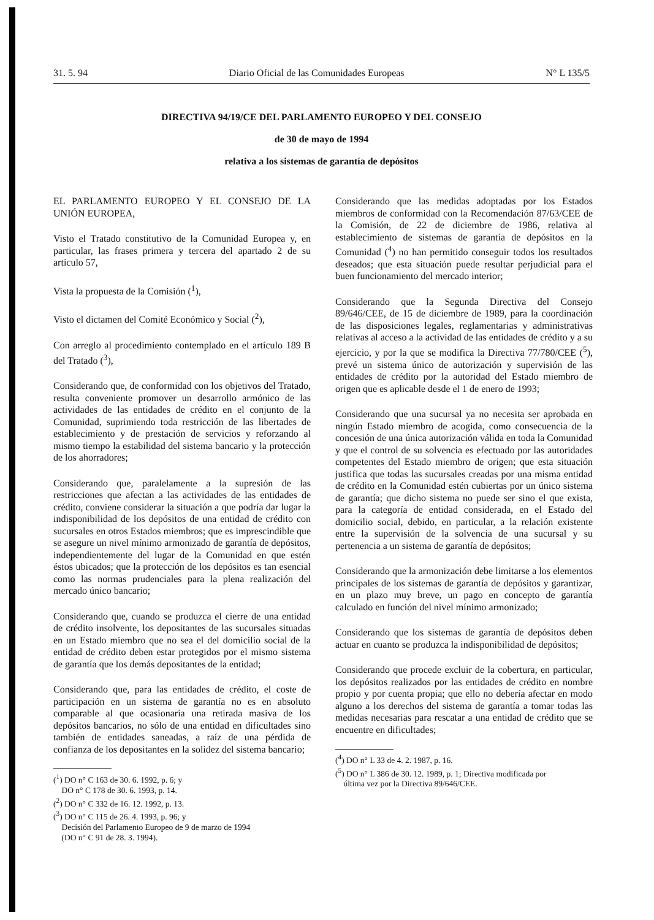31. 5. 94 Diario Oficial de las Comunidades Europeas N° L 135/5
DIRECTIVA 94/19/CE DEL PARLAMENTO EUROPEO Y DEL CONSEJO
de 30 de mayo de 1994
relativa a los sistemas de garantía de depósitos
EL PARLAMENTO EUROPEO Y EL CONSEJO DE LA UNIÓN EUROPEA,
Visto el Tratado constitutivo de la Comunidad Europea y, en particular, las frases primera y tercera del apartado 2 de su artículo 57,
Vista la propuesta de la Comisión (<sup>1</sup>),
Visto el dictamen del Comité Económico y Social (<sup>2</sup>),
Con arreglo al procedimiento contemplado en el artículo 189 B del Tratado (<sup>3</sup>),
Considerando que, de conformidad con los objetivos del Tratado, resulta conveniente promover un desarrollo armónico de las actividades de las entidades de crédito en el conjunto de la Comunidad, suprimiendo toda restricción de las libertades de establecimiento y de prestación de servicios y reforzando al mismo tiempo la estabilidad del sistema bancario y la protección de los ahorradores;
Considerando que, paralelamente a la supresión de las restricciones que afectan a las actividades de las entidades de crédito, conviene considerar la situación a que podría dar lugar la indisponibilidad de los depósitos de una entidad de crédito con sucursales en otros Estados miembros; que es imprescindible que se asegure un nivel mínimo armonizado de garantía de depósitos, independientemente del lugar de la Comunidad en que estén éstos ubicados; que la protección de los depósitos es tan esencial como las normas prudenciales para la plena realización del mercado único bancario;
Considerando que, cuando se produzca el cierre de una entidad de crédito insolvente, los depositantes de las sucursales situadas en un Estado miembro que no sea el del domicilio social de la entidad de crédito deben estar protegidos por el mismo sistema de garantía que los demás depositantes de la entidad;
Considerando que, para las entidades de crédito, el coste de participación en un sistema de garantía no es en absoluto comparable al que ocasionaría una retirada masiva de los depósitos bancarios, no sólo de una entidad en dificultades sino también de entidades saneadas, a raíz de una pérdida de confianza de los depositantes en la solidez del sistema bancario;
(<sup>1</sup>) DO n° C 163 de 30. 6. 1992, p. 6; y
DO n° C 178 de 30. 6. 1993, p. 14.
(<sup>2</sup>) DO n° C 332 de 16. 12. 1992, p. 13.
(<sup>3</sup>) DO n° C 115 de 26. 4. 1993, p. 96; y
Decisión del Parlamento Europeo de 9 de marzo de 1994
(DO n° C 91 de 28. 3. 1994).
Considerando que las medidas adoptadas por los Estados miembros de conformidad con la Recomendación 87/63/CEE de la Comisión, de 22 de diciembre de 1986, relativa al establecimiento de sistemas de garantía de depósitos en la Comunidad (<sup>4</sup>) no han permitido conseguir todos los resultados deseados; que esta situación puede resultar perjudicial para el buen funcionamiento del mercado interior;
Considerando que la Segunda Directiva del Consejo 89/646/CEE, de 15 de diciembre de 1989, para la coordinación de las disposiciones legales, reglamentarias y administrativas relativas al acceso a la actividad de las entidades de crédito y a su ejercicio, y por la que se modifica la Directiva 77/780/CEE (<sup>5</sup>), prevé un sistema único de autorización y supervisión de las entidades de crédito por la autoridad del Estado miembro de origen que es aplicable desde el 1 de enero de 1993;
Considerando que una sucursal ya no necesita ser aprobada en ningún Estado miembro de acogida, como consecuencia de la concesión de una única autorización válida en toda la Comunidad y que el control de su solvencia es efectuado por las autoridades competentes del Estado miembro de origen; que esta situación justifica que todas las sucursales creadas por una misma entidad de crédito en la Comunidad estén cubiertas por un único sistema de garantía; que dicho sistema no puede ser sino el que exista, para la categoría de entidad considerada, en el Estado del domicilio social, debido, en particular, a la relación existente entre la supervisión de la solvencia de una sucursal y su pertenencia a un sistema de garantía de depósitos;
Considerando que la armonización debe limitarse a los elementos principales de los sistemas de garantía de depósitos y garantizar, en un plazo muy breve, un pago en concepto de garantía calculado en función del nivel mínimo armonizado;
Considerando que los sistemas de garantía de depósitos deben actuar en cuanto se produzca la indisponibilidad de depósitos;
Considerando que procede excluir de la cobertura, en particular, los depósitos realizados por las entidades de crédito en nombre propio y por cuenta propia; que ello no debería afectar en modo alguno a los derechos del sistema de garantía a tomar todas las medidas necesarias para rescatar a una entidad de crédito que se encuentre en dificultades;
(<sup>4</sup>) DO n° L 33 de 4. 2. 1987, p. 16.
(<sup>5</sup>) DO n° L 386 de 30. 12. 1989, p. 1; Directiva modificada por
última vez por la Directiva 89/646/CEE.